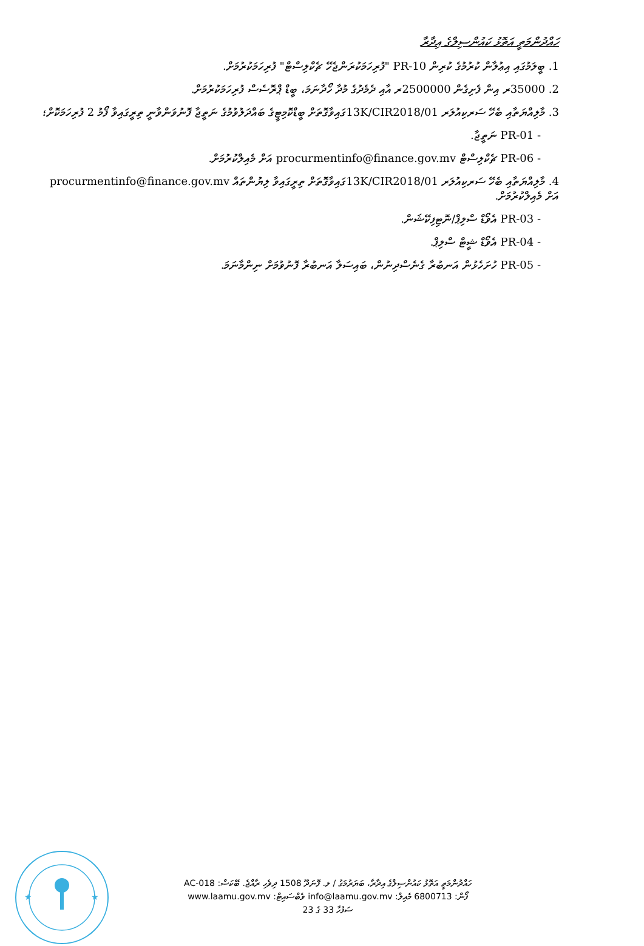ހައްދުންމަތީ އަތޮޅު ކައުންސިލްގެ އިދާރާ
1. ބީލަމުގައި އިޢުލާން ކުރުމުގެ ކުރިން PR-10 "ފުރިހަމަކުރަންޖެހޭ ޗެކްލިސްޓް" ފުރިހަމަކުރުމަށް.
2. 35000ރ އިން ފެށިގެން 2500000ރ އާއި ދެމެދުގެ މުދާ ހޯދާނަމަ، ބީޑް ޕްރޮސެސް ފުރިހަމަކުރުމަށް.
3. މާލިއްޔަތާއި ބެހޭ ސަރކިއުލަރ 13K/CIR2018/01ގައިވާގޮތަށް ބީޑްކޮމިޓީގެ ބައްދަލުވުމުގެ ނަތީޖާ ފޮނުވަންވާނީ ތިރީގައިވާ ފޯމު 2 ފުރިހަމަކޮށް؛
- PR-01 ނަތީޖާ.
- PR-06 ޗެކްލިސްޓް procurmentinfo@finance.gov.mv އަށް މެއިލްކުރުމަށް.
4. މާލިއްޔަތާއި ބެހޭ ސަރކިއުލަރ 13K/CIR2018/01ގައިވާގޮތަށް ތިރީގައިވާ ލިޔުންތައް procurmentinfo@finance.gov.mv އަށް މެއިލްކުރުމަށް.
- PR-03 އެވޯޑް ސްލިޕް/ނޮޓިފިކޭޝަން.
- PR-04 އެވޯޑް ޝީޓް ސްލިޕް.
- PR-05 ހުށަހެޅުން އަނބުރާ ގެނެސްދިނުން، ބައިސަލާ އަނބުރާ ފޮނުވުމަށް ނިންމާނަމަ.
★
★
ހައްދުންމަތީ އަތޮޅު ކައުންސިލްގެ އިދާރާ، ބަޔަރުމަގު / ލ. ފޮނަދޫ 1508 ދިވެހި ރާއްޖެ. ބޭކަސް: AC-018
ފޯން: 6800713 މެއިލް: info@laamu.gov.mv ވެބްސައިޓް: www.laamu.gov.mv
ސަފުހާ 33 ގެ 23